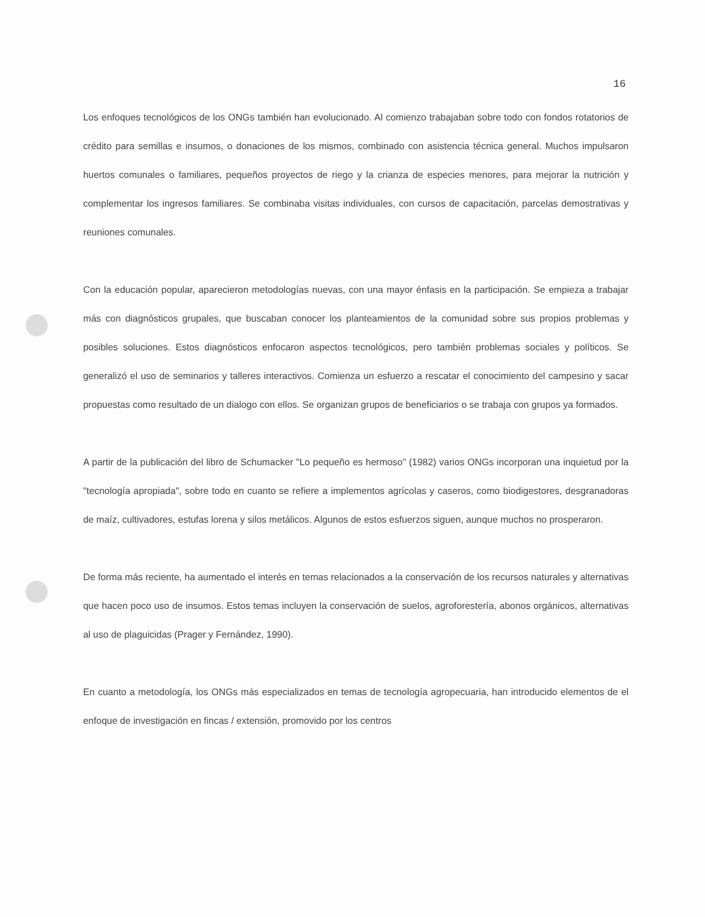16
Los enfoques tecnológicos de los ONGs también han evolucionado. Al comienzo trabajaban sobre todo con fondos rotatorios de crédito para semillas e insumos, o donaciones de los mismos, combinado con asistencia técnica general. Muchos impulsaron huertos comunales o familiares, pequeños proyectos de riego y la crianza de especies menores, para mejorar la nutrición y complementar los ingresos familiares. Se combinaba visitas individuales, con cursos de capacitación, parcelas demostrativas y reuniones comunales.
Con la educación popular, aparecieron metodologías nuevas, con una mayor énfasis en la participación. Se empieza a trabajar más con diagnósticos grupales, que buscaban conocer los planteamientos de la comunidad sobre sus propios problemas y posibles soluciones. Estos diagnósticos enfocaron aspectos tecnológicos, pero también problemas sociales y políticos. Se generalizó el uso de seminarios y talleres interactivos. Comienza un esfuerzo a rescatar el conocimiento del campesino y sacar propuestas como resultado de un dialogo con ellos. Se organizan grupos de beneficiarios o se trabaja con grupos ya formados.
A partir de la publicación del libro de Schumacker "Lo pequeño es hermoso" (1982) varios ONGs incorporan una inquietud por la "tecnología apropiada", sobre todo en cuanto se refiere a implementos agrícolas y caseros, como biodigestores, desgranadoras de maíz, cultivadores, estufas lorena y silos metálicos. Algunos de estos esfuerzos siguen, aunque muchos no prosperaron.
De forma más reciente, ha aumentado el interés en temas relacionados a la conservación de los recursos naturales y alternativas que hacen poco uso de insumos. Estos temas incluyen la conservación de suelos, agroforestería, abonos orgánicos, alternativas al uso de plaguicidas (Prager y Fernández, 1990).
En cuanto a metodología, los ONGs más especializados en temas de tecnología agropecuaria, han introducido elementos de el enfoque de investigación en fincas / extensión, promovido por los centros